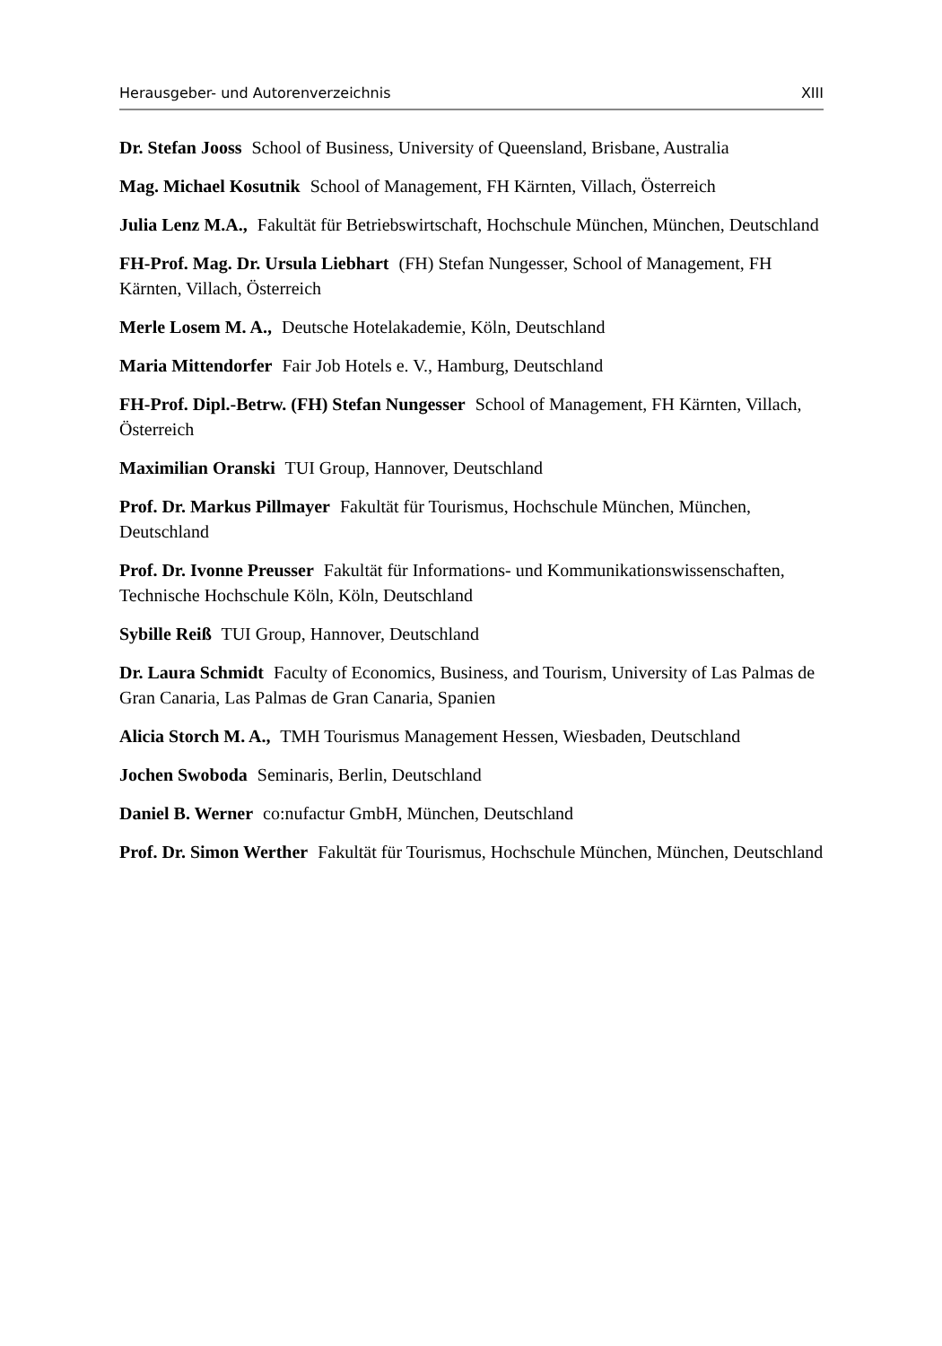Herausgeber- und Autorenverzeichnis XIII
Dr. Stefan Jooss School of Business, University of Queensland, Brisbane, Australia
Mag. Michael Kosutnik School of Management, FH Kärnten, Villach, Österreich
Julia Lenz M.A., Fakultät für Betriebswirtschaft, Hochschule München, München, Deutschland
FH-Prof. Mag. Dr. Ursula Liebhart (FH) Stefan Nungesser, School of Management, FH Kärnten, Villach, Österreich
Merle Losem M. A., Deutsche Hotelakademie, Köln, Deutschland
Maria Mittendorfer Fair Job Hotels e. V., Hamburg, Deutschland
FH-Prof. Dipl.-Betrw. (FH) Stefan Nungesser School of Management, FH Kärnten, Villach, Österreich
Maximilian Oranski TUI Group, Hannover, Deutschland
Prof. Dr. Markus Pillmayer Fakultät für Tourismus, Hochschule München, München, Deutschland
Prof. Dr. Ivonne Preusser Fakultät für Informations- und Kommunikationswissenschaften, Technische Hochschule Köln, Köln, Deutschland
Sybille Reiß TUI Group, Hannover, Deutschland
Dr. Laura Schmidt Faculty of Economics, Business, and Tourism, University of Las Palmas de Gran Canaria, Las Palmas de Gran Canaria, Spanien
Alicia Storch M. A., TMH Tourismus Management Hessen, Wiesbaden, Deutschland
Jochen Swoboda Seminaris, Berlin, Deutschland
Daniel B. Werner co:nufactur GmbH, München, Deutschland
Prof. Dr. Simon Werther Fakultät für Tourismus, Hochschule München, München, Deutschland